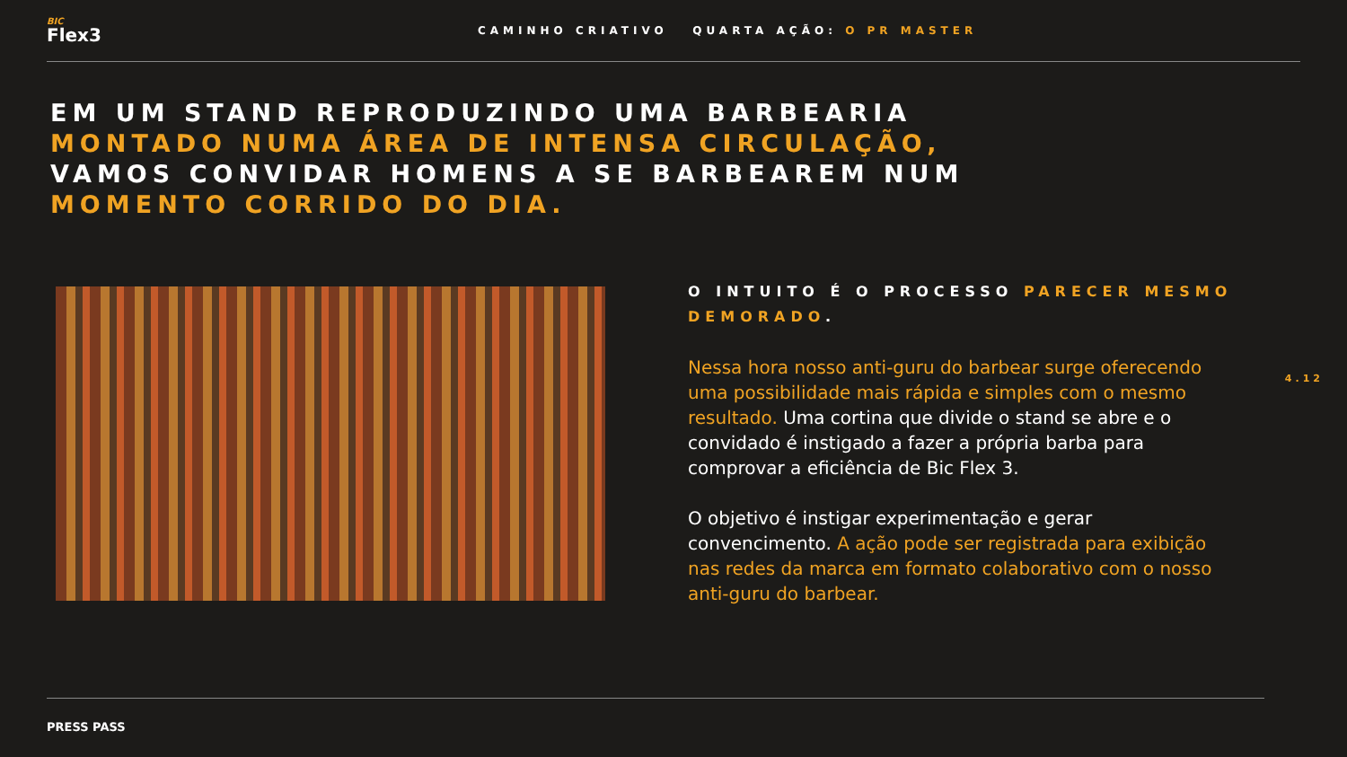BIC
Flex3
CAMINHO CRIATIVO QUARTA AÇÃO: O PR MASTER
EM UM STAND REPRODUZINDO UMA BARBEARIA
MONTADO NUMA ÁREA DE INTENSA CIRCULAÇÃO,
VAMOS CONVIDAR HOMENS A SE BARBEAREM NUM
MOMENTO CORRIDO DO DIA.
O INTUITO É O PROCESSO PARECER MESMO DEMORADO.
Nessa hora nosso anti-guru do barbear surge oferecendo uma possibilidade mais rápida e simples com o mesmo resultado. Uma cortina que divide o stand se abre e o convidado é instigado a fazer a própria barba para comprovar a eficiência de Bic Flex 3.
O objetivo é instigar experimentação e gerar convencimento. A ação pode ser registrada para exibição nas redes da marca em formato colaborativo com o nosso anti-guru do barbear.
4.12
PRESS PASS